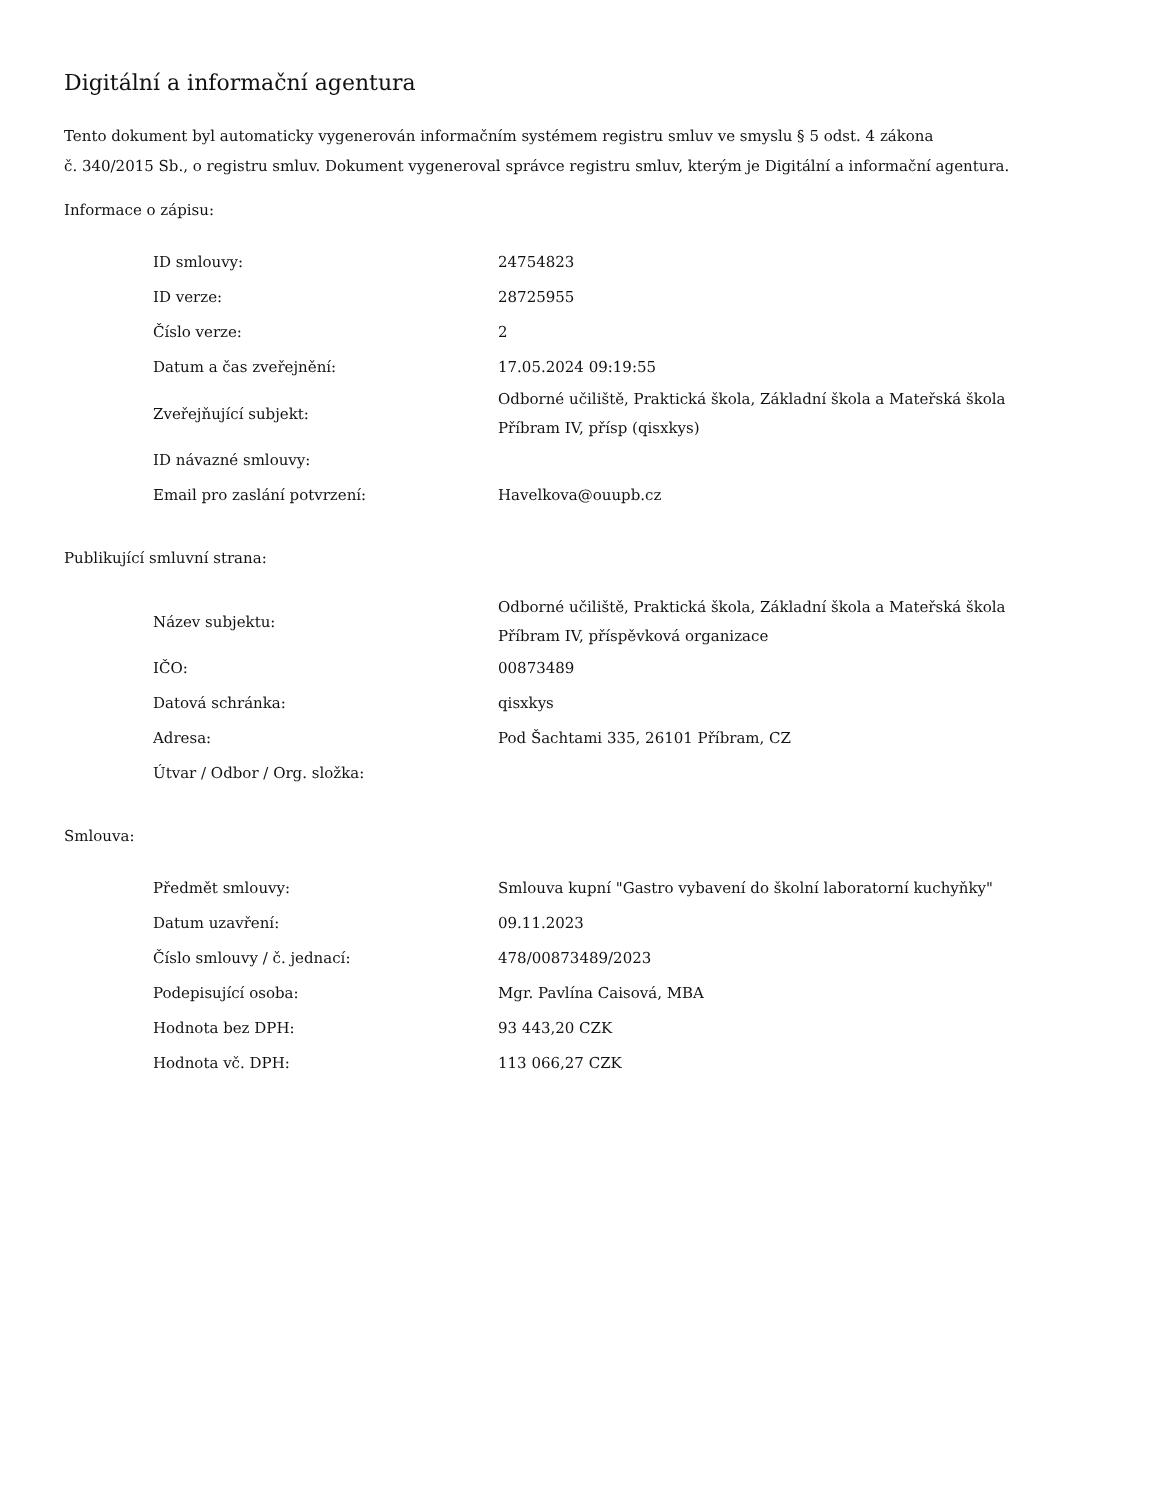Digitální a informační agentura
Tento dokument byl automaticky vygenerován informačním systémem registru smluv ve smyslu § 5 odst. 4 zákona
č. 340/2015 Sb., o registru smluv. Dokument vygeneroval správce registru smluv, kterým je Digitální a informační agentura.
Informace o zápisu:
| ID smlouvy: | 24754823 |
| ID verze: | 28725955 |
| Číslo verze: | 2 |
| Datum a čas zveřejnění: | 17.05.2024 09:19:55 |
| Zveřejňující subjekt: | Odborné učiliště, Praktická škola, Základní škola a Mateřská škola Příbram IV, přísp (qisxkys) |
| ID návazné smlouvy: | |
| Email pro zaslání potvrzení: | Havelkova@ouupb.cz |
Publikující smluvní strana:
| Název subjektu: | Odborné učiliště, Praktická škola, Základní škola a Mateřská škola Příbram IV, příspěvková organizace |
| IČO: | 00873489 |
| Datová schránka: | qisxkys |
| Adresa: | Pod Šachtami 335, 26101 Příbram, CZ |
| Útvar / Odbor / Org. složka: | |
Smlouva:
| Předmět smlouvy: | Smlouva kupní "Gastro vybavení do školní laboratorní kuchyňky" |
| Datum uzavření: | 09.11.2023 |
| Číslo smlouvy / č. jednací: | 478/00873489/2023 |
| Podepisující osoba: | Mgr. Pavlína Caisová, MBA |
| Hodnota bez DPH: | 93 443,20 CZK |
| Hodnota vč. DPH: | 113 066,27 CZK |